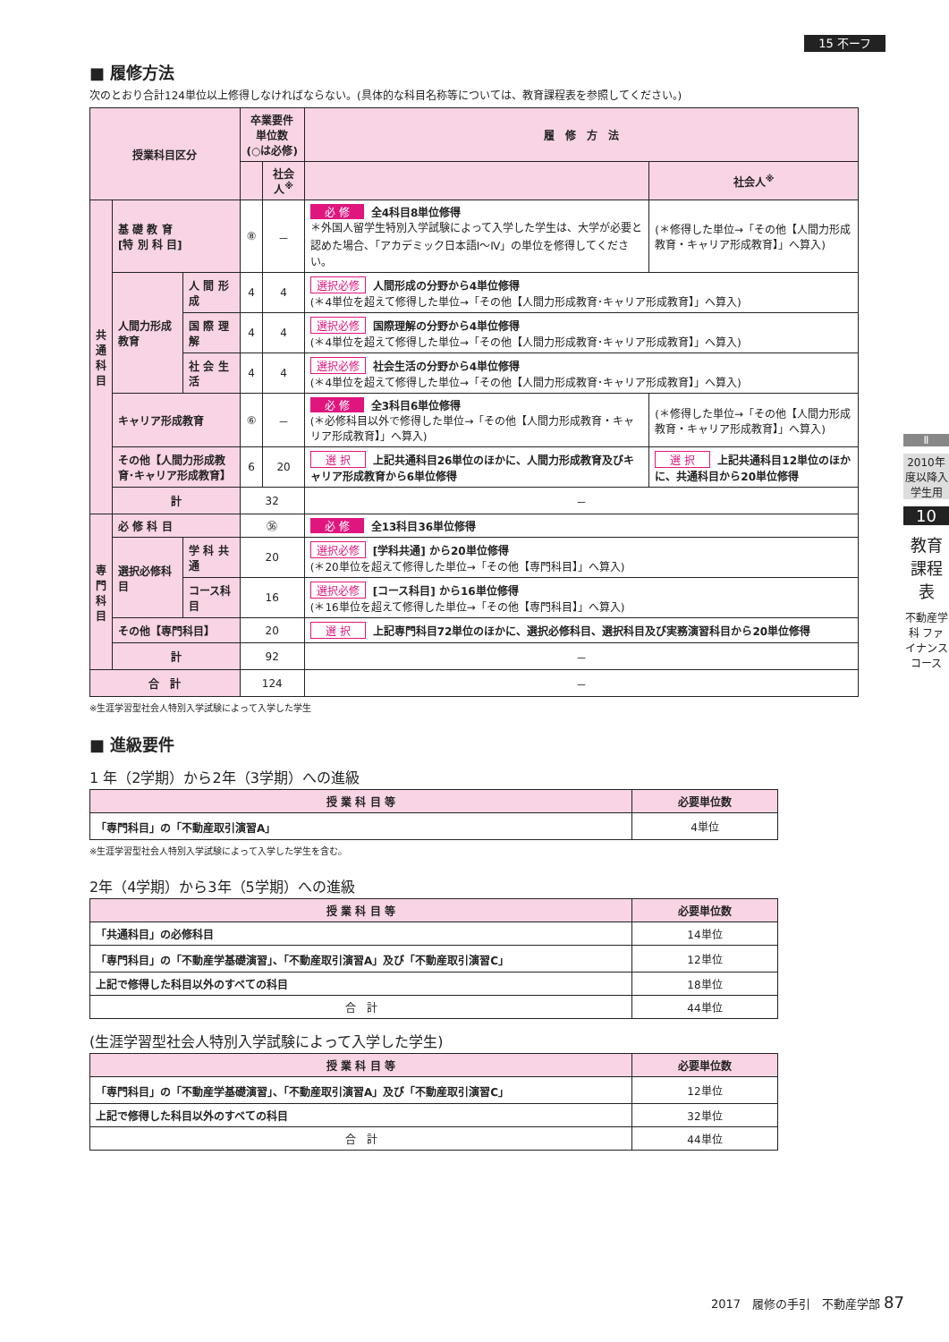15 不ーフ
■ 履修方法
次のとおり合計124単位以上修得しなければならない。(具体的な科目名称等については、教育課程表を参照してください。)
| 授業科目区分 | | | 卒業要件単位数 (○は必修) | | 履 修 方 法 | |
| --- | --- | --- | --- | --- | --- | --- |
| | | | | 社会人<sup>※</sup> | | 社会人<sup>※</sup> |
| 共 通 科 目 | 基 礎 教 育 [特 別 科 目] | | ⑧ | － | 必 修 全4科目8単位修得 ＊外国人留学生特別入学試験によって入学した学生は、大学が必要と認めた場合、「アカデミック日本語Ⅰ～Ⅳ」の単位を修得してください。 | (＊修得した単位→「その他【人間力形成教育・キャリア形成教育】」へ算入) |
| | 人間力形成教育 | 人 間 形 成 | 4 | 4 | 選択必修 人間形成の分野から4単位修得 (＊4単位を超えて修得した単位→「その他【人間力形成教育･キャリア形成教育】」へ算入) | |
| | | 国 際 理 解 | 4 | 4 | 選択必修 国際理解の分野から4単位修得 (＊4単位を超えて修得した単位→「その他【人間力形成教育･キャリア形成教育】」へ算入) | |
| | | 社 会 生 活 | 4 | 4 | 選択必修 社会生活の分野から4単位修得 (＊4単位を超えて修得した単位→「その他【人間力形成教育･キャリア形成教育】」へ算入) | |
| | キャリア形成教育 | | ⑥ | － | 必 修 全3科目6単位修得 (＊必修科目以外で修得した単位→「その他【人間力形成教育・キャリア形成教育】」へ算入) | (＊修得した単位→「その他【人間力形成教育・キャリア形成教育】」へ算入) |
| | その他【人間力形成教育･キャリア形成教育】 | | 6 | 20 | 選 択 上記共通科目26単位のほかに、人間力形成教育及びキャリア形成教育から6単位修得 | 選 択 上記共通科目12単位のほかに、共通科目から20単位修得 |
| | 計 | | 32 | | － | |
| 専 門 科 目 | 必 修 科 目 | | ㊱ | | 必 修 全13科目36単位修得 | |
| | 選択必修科目 | 学 科 共 通 | 20 | | 選択必修 [学科共通] から20単位修得 (＊20単位を超えて修得した単位→「その他【専門科目】」へ算入) | |
| | | コース科目 | 16 | | 選択必修 [コース科目] から16単位修得 (＊16単位を超えて修得した単位→「その他【専門科目】」へ算入) | |
| | その他【専門科目】 | | 20 | | 選 択 上記専門科目72単位のほかに、選択必修科目、選択科目及び実務演習科目から20単位修得 | |
| | 計 | | 92 | | － | |
| 合 計 | | | 124 | | － | |
※生涯学習型社会人特別入学試験によって入学した学生
■ 進級要件
1 年（2学期）から2年（3学期）への進級
| 授 業 科 目 等 | 必要単位数 |
| --- | --- |
| 「専門科目」の「不動産取引演習A」 | 4単位 |
※生涯学習型社会人特別入学試験によって入学した学生を含む。
2年（4学期）から3年（5学期）への進級
| 授 業 科 目 等 | 必要単位数 |
| --- | --- |
| 「共通科目」の必修科目 | 14単位 |
| 「専門科目」の「不動産学基礎演習」、「不動産取引演習A」及び「不動産取引演習C」 | 12単位 |
| 上記で修得した科目以外のすべての科目 | 18単位 |
| 合 計 | 44単位 |
(生涯学習型社会人特別入学試験によって入学した学生)
| 授 業 科 目 等 | 必要単位数 |
| --- | --- |
| 「専門科目」の「不動産学基礎演習」、「不動産取引演習A」及び「不動産取引演習C」 | 12単位 |
| 上記で修得した科目以外のすべての科目 | 32単位 |
| 合 計 | 44単位 |
Ⅱ
2010年度以降入学生用
10
教育課程表
不動産学科 ファイナンスコース
2017　履修の手引　不動産学部 87